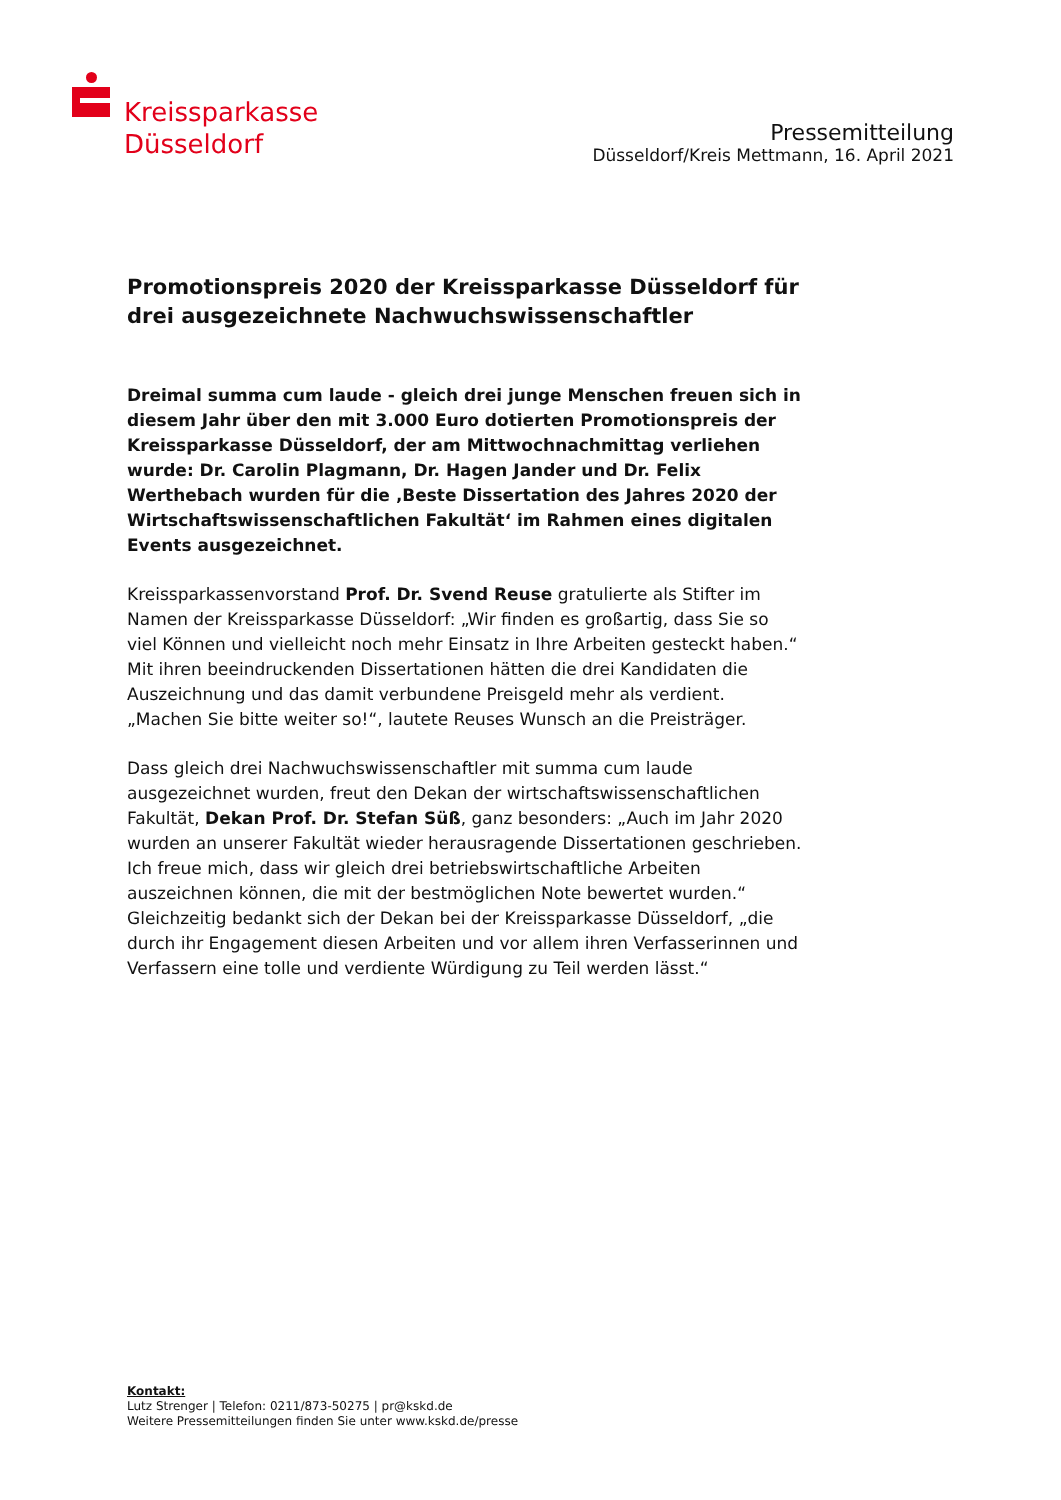Kreissparkasse
Düsseldorf
Pressemitteilung
Düsseldorf/Kreis Mettmann, 16. April 2021
Promotionspreis 2020 der Kreissparkasse Düsseldorf für drei ausgezeichnete Nachwuchswissenschaftler
Dreimal summa cum laude - gleich drei junge Menschen freuen sich in diesem Jahr über den mit 3.000 Euro dotierten Promotionspreis der Kreissparkasse Düsseldorf, der am Mittwochnachmittag verliehen wurde: Dr. Carolin Plagmann, Dr. Hagen Jander und Dr. Felix Werthebach wurden für die ‚Beste Dissertation des Jahres 2020 der Wirtschaftswissenschaftlichen Fakultät‘ im Rahmen eines digitalen Events ausgezeichnet.
Kreissparkassenvorstand Prof. Dr. Svend Reuse gratulierte als Stifter im Namen der Kreissparkasse Düsseldorf: „Wir finden es großartig, dass Sie so viel Können und vielleicht noch mehr Einsatz in Ihre Arbeiten gesteckt haben.“ Mit ihren beeindruckenden Dissertationen hätten die drei Kandidaten die Auszeichnung und das damit verbundene Preisgeld mehr als verdient. „Machen Sie bitte weiter so!“, lautete Reuses Wunsch an die Preisträger.
Dass gleich drei Nachwuchswissenschaftler mit summa cum laude ausgezeichnet wurden, freut den Dekan der wirtschaftswissenschaftlichen Fakultät, Dekan Prof. Dr. Stefan Süß, ganz besonders: „Auch im Jahr 2020 wurden an unserer Fakultät wieder herausragende Dissertationen geschrieben. Ich freue mich, dass wir gleich drei betriebswirtschaftliche Arbeiten auszeichnen können, die mit der bestmöglichen Note bewertet wurden.“ Gleichzeitig bedankt sich der Dekan bei der Kreissparkasse Düsseldorf, „die durch ihr Engagement diesen Arbeiten und vor allem ihren Verfasserinnen und Verfassern eine tolle und verdiente Würdigung zu Teil werden lässt.“
Kontakt:
Lutz Strenger | Telefon: 0211/873-50275 | pr@kskd.de
Weitere Pressemitteilungen finden Sie unter www.kskd.de/presse